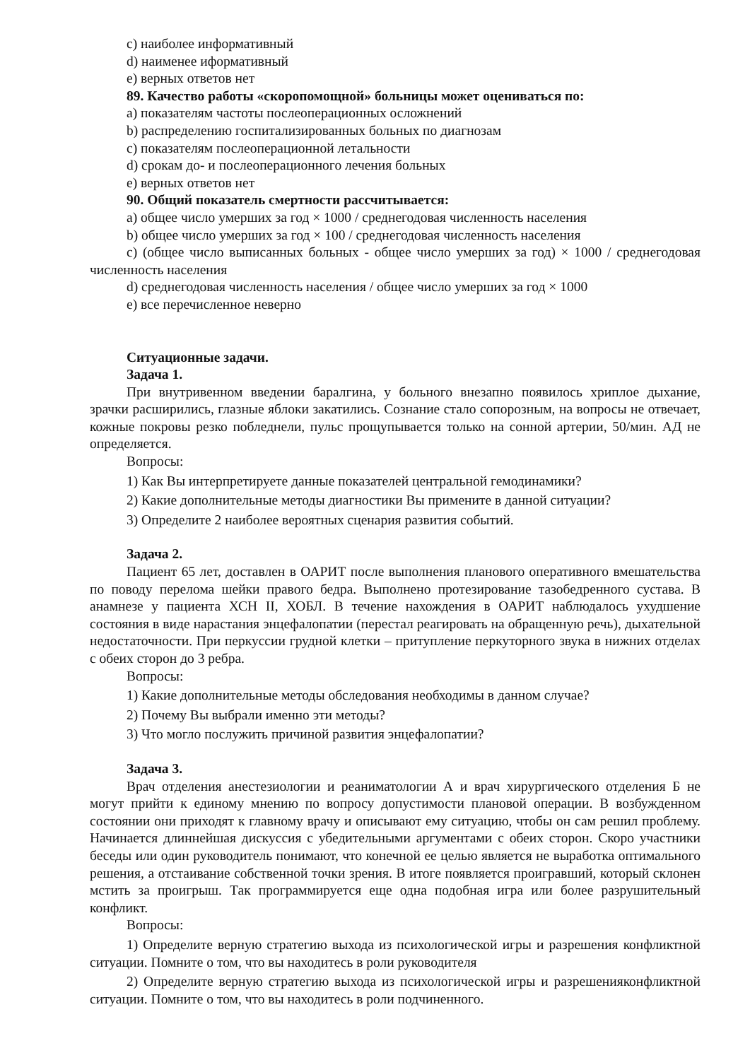c) наиболее информативный
d) наименее иформативный
e) верных ответов нет
89. Качество работы «скоропомощной» больницы может оцениваться по:
a) показателям частоты послеоперационных осложнений
b) распределению госпитализированных больных по диагнозам
c) показателям послеоперационной летальности
d) срокам до- и послеоперационного лечения больных
e) верных ответов нет
90. Общий показатель смертности рассчитывается:
a) общее число умерших за год × 1000 / среднегодовая численность населения
b) общее число умерших за год × 100 / среднегодовая численность населения
c) (общее число выписанных больных - общее число умерших за год) × 1000 / среднегодовая численность населения
d) среднегодовая численность населения / общее число умерших за год × 1000
e) все перечисленное неверно
Ситуационные задачи.
Задача 1.
При внутривенном введении баралгина, у больного внезапно появилось хриплое дыхание, зрачки расширились, глазные яблоки закатились. Сознание стало сопорозным, на вопросы не отвечает, кожные покровы резко побледнели, пульс прощупывается только на сонной артерии, 50/мин. АД не определяется.
Вопросы:
1) Как Вы интерпретируете данные показателей центральной гемодинамики?
2) Какие дополнительные методы диагностики Вы примените в данной ситуации?
3) Определите 2 наиболее вероятных сценария развития событий.
Задача 2.
Пациент 65 лет, доставлен в ОАРИТ после выполнения планового оперативного вмешательства по поводу перелома шейки правого бедра. Выполнено протезирование тазобедренного сустава. В анамнезе у пациента ХСН II, ХОБЛ. В течение нахождения в ОАРИТ наблюдалось ухудшение состояния в виде нарастания энцефалопатии (перестал реагировать на обращенную речь), дыхательной недостаточности. При перкуссии грудной клетки – притупление перкуторного звука в нижних отделах с обеих сторон до 3 ребра.
Вопросы:
1) Какие дополнительные методы обследования необходимы в данном случае?
2) Почему Вы выбрали именно эти методы?
3) Что могло послужить причиной развития энцефалопатии?
Задача 3.
Врач отделения анестезиологии и реаниматологии А и врач хирургического отделения Б не могут прийти к единому мнению по вопросу допустимости плановой операции. В возбужденном состоянии они приходят к главному врачу и описывают ему ситуацию, чтобы он сам решил проблему. Начинается длиннейшая дискуссия с убедительными аргументами с обеих сторон. Скоро участники беседы или один руководитель понимают, что конечной ее целью является не выработка оптимального решения, а отстаивание собственной точки зрения. В итоге появляется проигравший, который склонен мстить за проигрыш. Так программируется еще одна подобная игра или более разрушительный конфликт.
Вопросы:
1) Определите верную стратегию выхода из психологической игры и разрешения конфликтной ситуации. Помните о том, что вы находитесь в роли руководителя
2) Определите верную стратегию выхода из психологической игры и разрешенияконфликтной ситуации. Помните о том, что вы находитесь в роли подчиненного.